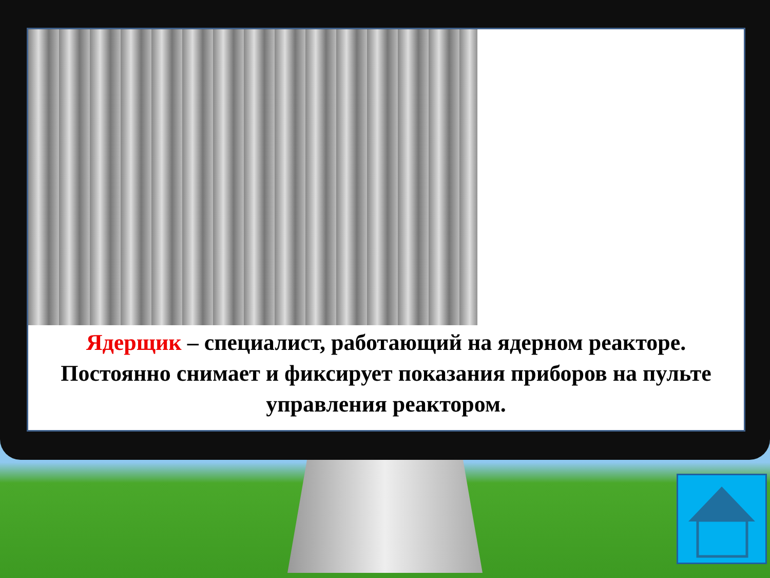Ядерщик – специалист, работающий на ядерном реакторе. Постоянно снимает и фиксирует показания приборов на пульте управления реактором.